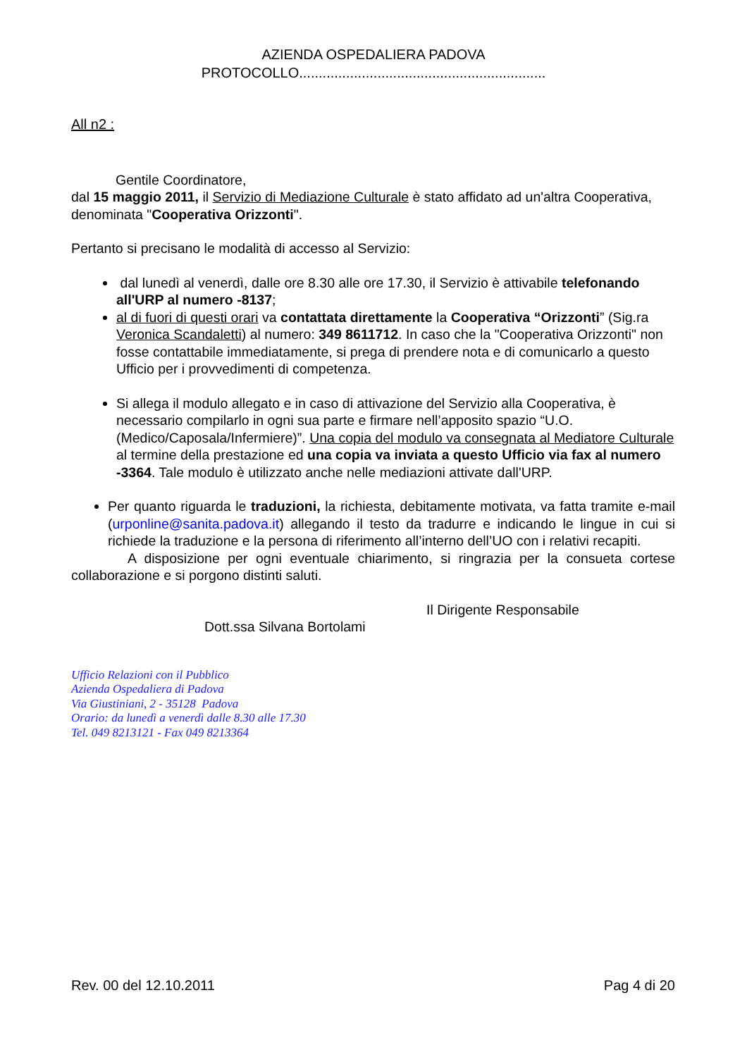AZIENDA OSPEDALIERA PADOVA
PROTOCOLLO...............................................................
All n2 :
Gentile Coordinatore,
dal 15 maggio 2011, il Servizio di Mediazione Culturale è stato affidato ad un'altra Cooperativa, denominata "Cooperativa Orizzonti".
Pertanto si precisano le modalità di accesso al Servizio:
dal lunedì al venerdì, dalle ore 8.30 alle ore 17.30, il Servizio è attivabile telefonando all'URP al numero -8137;
al di fuori di questi orari va contattata direttamente la Cooperativa “Orizzonti” (Sig.ra Veronica Scandaletti) al numero: 349 8611712. In caso che la "Cooperativa Orizzonti" non fosse contattabile immediatamente, si prega di prendere nota e di comunicarlo a questo Ufficio per i provvedimenti di competenza.
Si allega il modulo allegato e in caso di attivazione del Servizio alla Cooperativa, è necessario compilarlo in ogni sua parte e firmare nell’apposito spazio “U.O. (Medico/Caposala/Infermiere)”. Una copia del modulo va consegnata al Mediatore Culturale al termine della prestazione ed una copia va inviata a questo Ufficio via fax al numero -3364. Tale modulo è utilizzato anche nelle mediazioni attivate dall'URP.
Per quanto riguarda le traduzioni, la richiesta, debitamente motivata, va fatta tramite e-mail (urponline@sanita.padova.it) allegando il testo da tradurre e indicando le lingue in cui si richiede la traduzione e la persona di riferimento all’interno dell’UO con i relativi recapiti.
A disposizione per ogni eventuale chiarimento, si ringrazia per la consueta cortese collaborazione e si porgono distinti saluti.
Il Dirigente Responsabile
Dott.ssa Silvana Bortolami
Ufficio Relazioni con il Pubblico
Azienda Ospedaliera di Padova
Via Giustiniani, 2 - 35128 Padova
Orario: da lunedì a venerdì dalle 8.30 alle 17.30
Tel. 049 8213121 - Fax 049 8213364
Rev. 00 del 12.10.2011 Pag 4 di 20